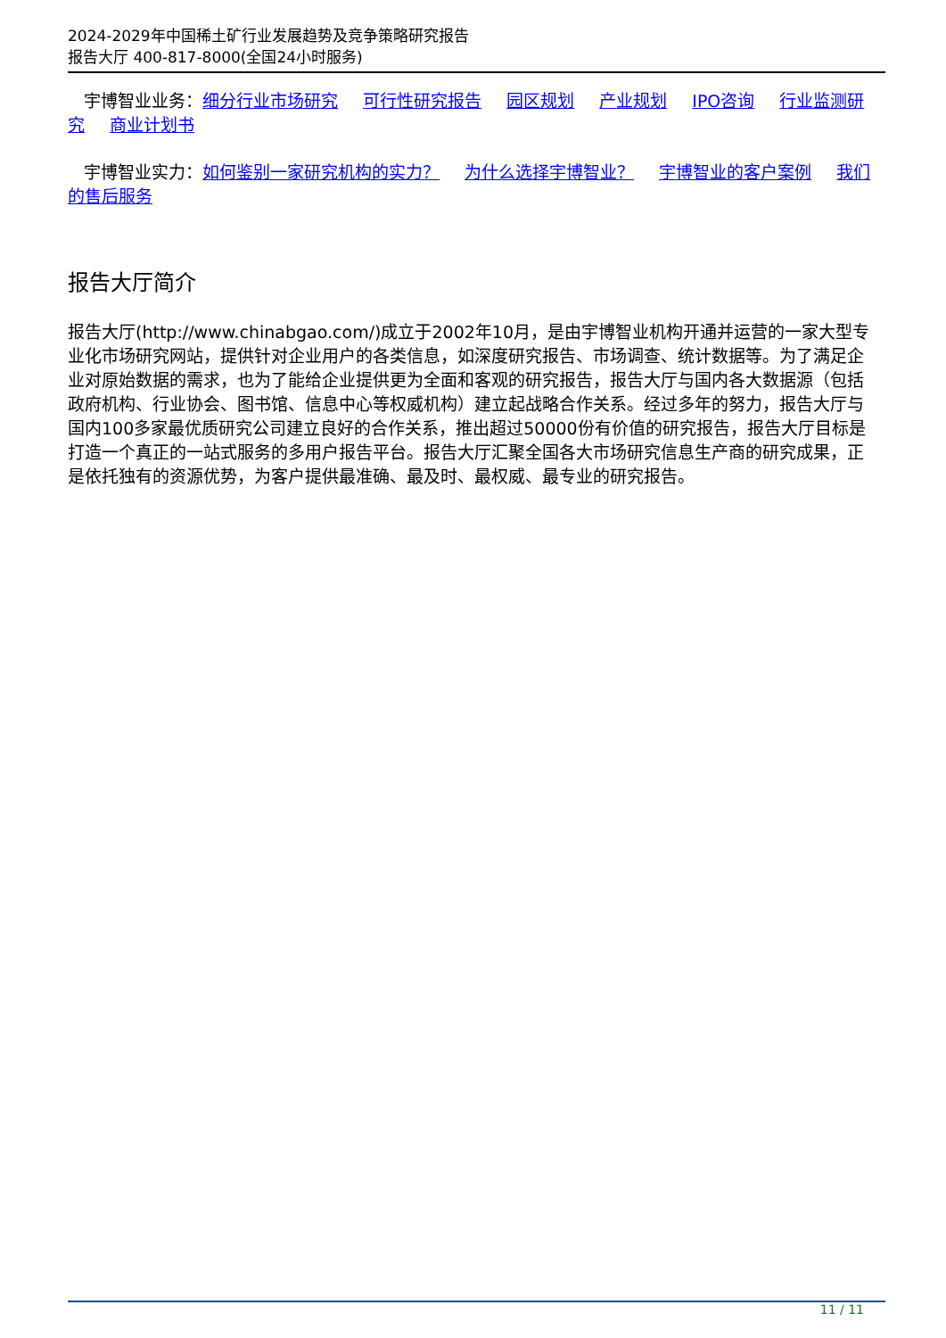2024-2029年中国稀土矿行业发展趋势及竞争策略研究报告
报告大厅 400-817-8000(全国24小时服务)
宇博智业业务：细分行业市场研究 可行性研究报告 园区规划 产业规划 IPO咨询 行业监测研究 商业计划书
宇博智业实力：如何鉴别一家研究机构的实力？ 为什么选择宇博智业？ 宇博智业的客户案例 我们的售后服务
报告大厅简介
报告大厅(http://www.chinabgao.com/)成立于2002年10月，是由宇博智业机构开通并运营的一家大型专业化市场研究网站，提供针对企业用户的各类信息，如深度研究报告、市场调查、统计数据等。为了满足企业对原始数据的需求，也为了能给企业提供更为全面和客观的研究报告，报告大厅与国内各大数据源（包括政府机构、行业协会、图书馆、信息中心等权威机构）建立起战略合作关系。经过多年的努力，报告大厅与国内100多家最优质研究公司建立良好的合作关系，推出超过50000份有价值的研究报告，报告大厅目标是打造一个真正的一站式服务的多用户报告平台。报告大厅汇聚全国各大市场研究信息生产商的研究成果，正是依托独有的资源优势，为客户提供最准确、最及时、最权威、最专业的研究报告。
11 / 11